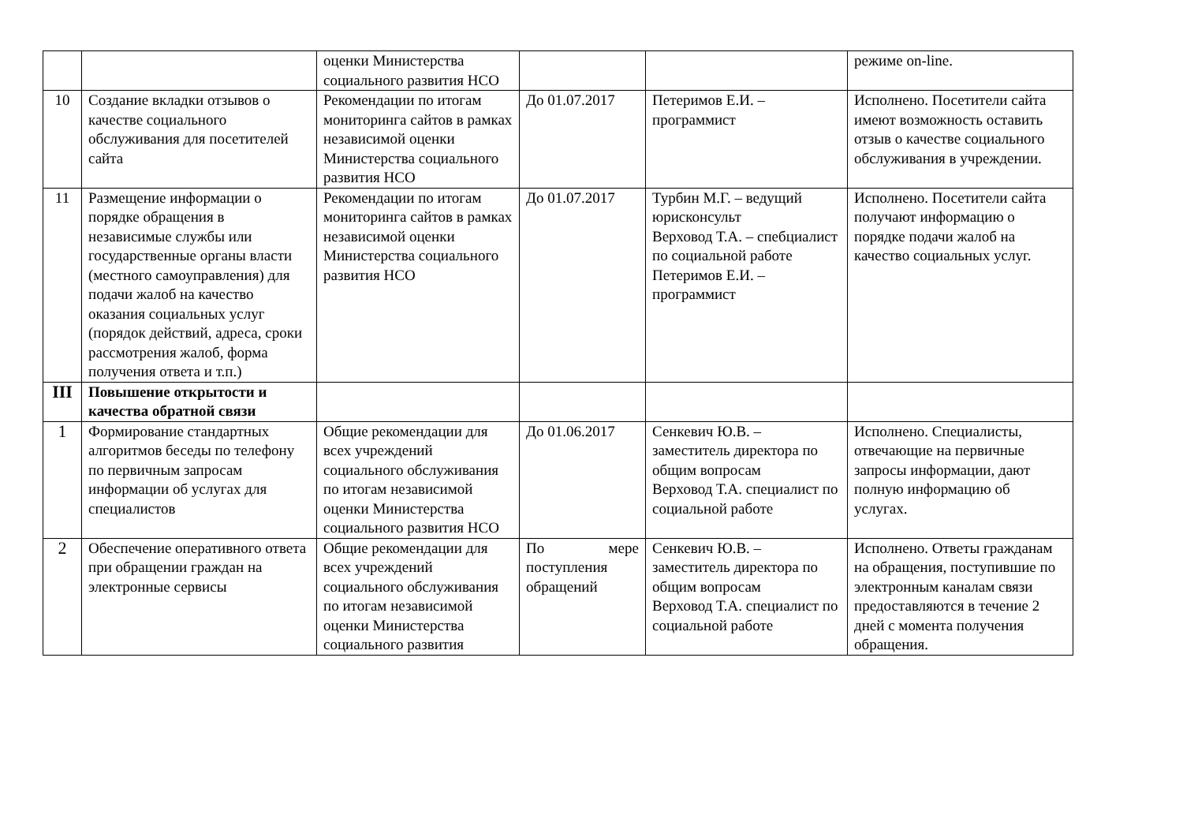| | | оценки Министерства социального развития НСО | | | режиме on-line. |
| 10 | Создание вкладки отзывов о качестве социального обслуживания для посетителей сайта | Рекомендации по итогам мониторинга сайтов в рамках независимой оценки Министерства социального развития НСО | До 01.07.2017 | Петеримов Е.И. – программист | Исполнено. Посетители сайта имеют возможность оставить отзыв о качестве социального обслуживания в учреждении. |
| 11 | Размещение информации о порядке обращения в независимые службы или государственные органы власти (местного самоуправления) для подачи жалоб на качество оказания социальных услуг (порядок действий, адреса, сроки рассмотрения жалоб, форма получения ответа и т.п.) | Рекомендации по итогам мониторинга сайтов в рамках независимой оценки Министерства социального развития НСО | До 01.07.2017 | Турбин М.Г. – ведущий юрисконсульт Верховод Т.А. – спебциалист по социальной работе Петеримов Е.И. – программист | Исполнено. Посетители сайта получают информацию о порядке подачи жалоб на качество социальных услуг. |
| III | Повышение открытости и качества обратной связи | | | | |
| 1 | Формирование стандартных алгоритмов беседы по телефону по первичным запросам информации об услугах для специалистов | Общие рекомендации для всех учреждений социального обслуживания по итогам независимой оценки Министерства социального развития НСО | До 01.06.2017 | Сенкевич Ю.В. – заместитель директора по общим вопросам Верховод Т.А. специалист по социальной работе | Исполнено. Специалисты, отвечающие на первичные запросы информации, дают полную информацию об услугах. |
| 2 | Обеспечение оперативного ответа при обращении граждан на электронные сервисы | Общие рекомендации для всех учреждений социального обслуживания по итогам независимой оценки Министерства социального развития | По мере поступления обращений | Сенкевич Ю.В. – заместитель директора по общим вопросам Верховод Т.А. специалист по социальной работе | Исполнено. Ответы гражданам на обращения, поступившие по электронным каналам связи предоставляются в течение 2 дней с момента получения обращения. |